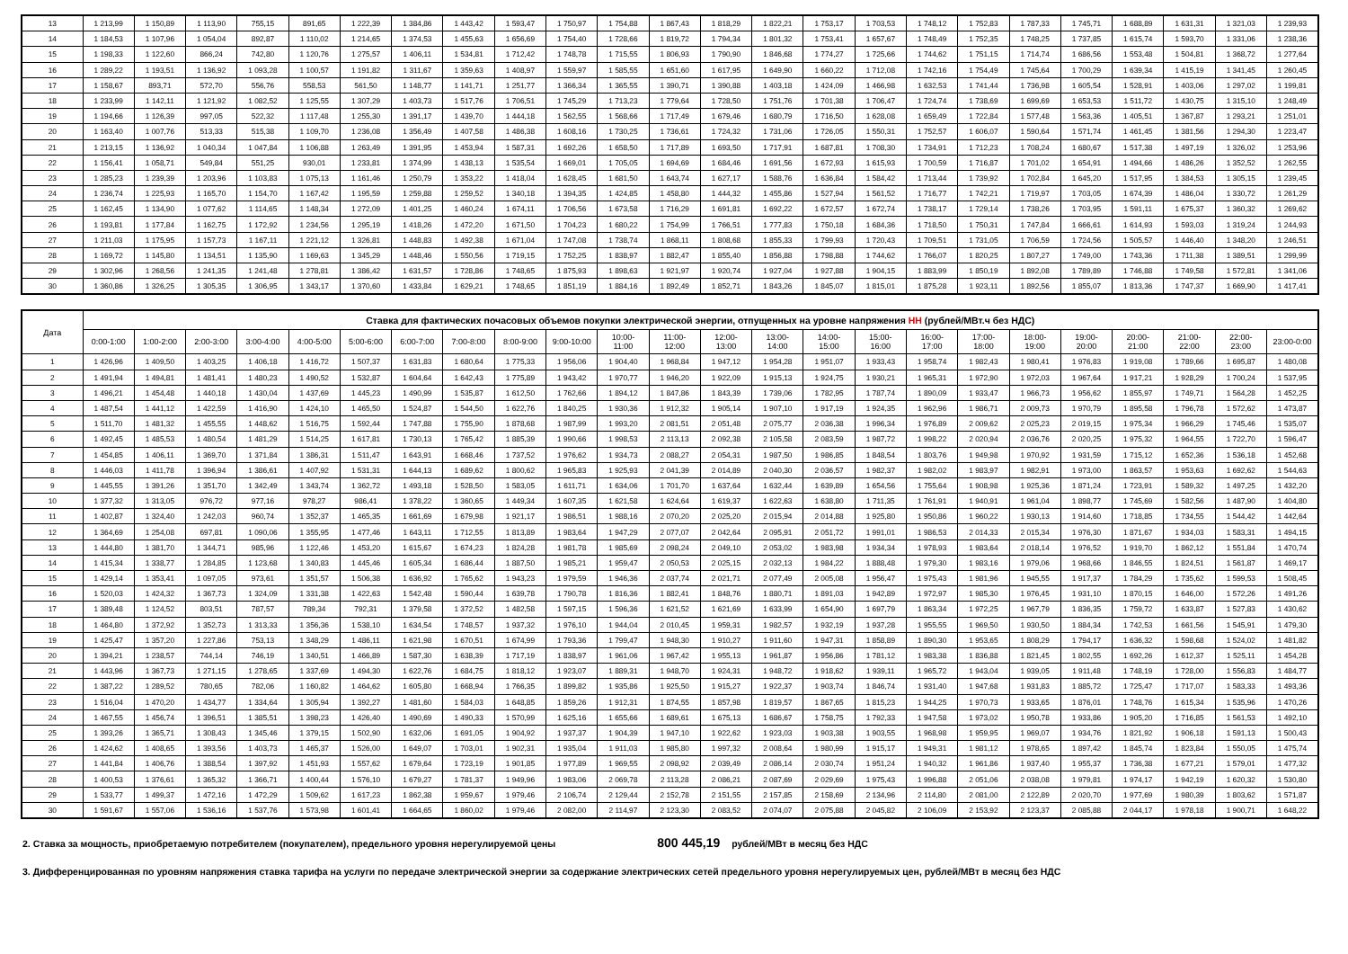| 13 | 1 213,99 | 1 150,89 | 1 113,90 | 755,15 | 891,65 | 1 222,39 | 1 384,86 | 1 443,42 | 1 593,47 | 1 750,97 | 1 754,88 | 1 867,43 | 1 818,29 | 1 822,21 | 1 753,17 | 1 703,53 | 1 748,12 | 1 752,83 | 1 787,33 | 1 745,71 | 1 688,89 | 1 631,31 | 1 321,03 | 1 239,93 |
| 14 | 1 184,53 | 1 107,96 | 1 054,04 | 892,87 | 1 110,02 | 1 214,65 | 1 374,53 | 1 455,63 | 1 656,69 | 1 754,40 | 1 728,66 | 1 819,72 | 1 794,34 | 1 801,32 | 1 753,41 | 1 657,67 | 1 748,49 | 1 752,35 | 1 748,25 | 1 737,85 | 1 615,74 | 1 593,70 | 1 331,06 | 1 238,36 |
| 15 | 1 198,33 | 1 122,60 | 866,24 | 742,80 | 1 120,76 | 1 275,57 | 1 406,11 | 1 534,81 | 1 712,42 | 1 748,78 | 1 715,55 | 1 806,93 | 1 790,90 | 1 846,68 | 1 774,27 | 1 725,66 | 1 744,62 | 1 751,15 | 1 714,74 | 1 686,56 | 1 553,48 | 1 504,81 | 1 368,72 | 1 277,64 |
| 16 | 1 289,22 | 1 193,51 | 1 136,92 | 1 093,28 | 1 100,57 | 1 191,82 | 1 311,67 | 1 359,63 | 1 408,97 | 1 559,97 | 1 585,55 | 1 651,60 | 1 617,95 | 1 649,90 | 1 660,22 | 1 712,08 | 1 742,16 | 1 754,49 | 1 745,64 | 1 700,29 | 1 639,34 | 1 415,19 | 1 341,45 | 1 260,45 |
| 17 | 1 158,67 | 893,71 | 572,70 | 556,76 | 558,53 | 561,50 | 1 148,77 | 1 141,71 | 1 251,77 | 1 366,34 | 1 365,55 | 1 390,71 | 1 390,88 | 1 403,18 | 1 424,09 | 1 466,98 | 1 632,53 | 1 741,44 | 1 736,98 | 1 605,54 | 1 528,91 | 1 403,06 | 1 297,02 | 1 199,81 |
| 18 | 1 233,99 | 1 142,11 | 1 121,92 | 1 082,52 | 1 125,55 | 1 307,29 | 1 403,73 | 1 517,76 | 1 706,51 | 1 745,29 | 1 713,23 | 1 779,64 | 1 728,50 | 1 751,76 | 1 701,38 | 1 706,47 | 1 724,74 | 1 738,69 | 1 699,69 | 1 653,53 | 1 511,72 | 1 430,75 | 1 315,10 | 1 248,49 |
| 19 | 1 194,66 | 1 126,39 | 997,05 | 522,32 | 1 117,48 | 1 255,30 | 1 391,17 | 1 439,70 | 1 444,18 | 1 562,55 | 1 568,66 | 1 717,49 | 1 679,46 | 1 680,79 | 1 716,50 | 1 628,08 | 1 659,49 | 1 722,84 | 1 577,48 | 1 563,36 | 1 405,51 | 1 367,87 | 1 293,21 | 1 251,01 |
| 20 | 1 163,40 | 1 007,76 | 513,33 | 515,38 | 1 109,70 | 1 236,08 | 1 356,49 | 1 407,58 | 1 486,38 | 1 608,16 | 1 730,25 | 1 736,61 | 1 724,32 | 1 731,06 | 1 726,05 | 1 550,31 | 1 752,57 | 1 606,07 | 1 590,64 | 1 571,74 | 1 461,45 | 1 381,56 | 1 294,30 | 1 223,47 |
| 21 | 1 213,15 | 1 136,92 | 1 040,34 | 1 047,84 | 1 106,88 | 1 263,49 | 1 391,95 | 1 453,94 | 1 587,31 | 1 692,26 | 1 658,50 | 1 717,89 | 1 693,50 | 1 717,91 | 1 687,81 | 1 708,30 | 1 734,91 | 1 712,23 | 1 708,24 | 1 680,67 | 1 517,38 | 1 497,19 | 1 326,02 | 1 253,96 |
| 22 | 1 156,41 | 1 058,71 | 549,84 | 551,25 | 930,01 | 1 233,81 | 1 374,99 | 1 438,13 | 1 535,54 | 1 669,01 | 1 705,05 | 1 694,69 | 1 684,46 | 1 691,56 | 1 672,93 | 1 615,93 | 1 700,59 | 1 716,87 | 1 701,02 | 1 654,91 | 1 494,66 | 1 486,26 | 1 352,52 | 1 262,55 |
| 23 | 1 285,23 | 1 239,39 | 1 203,96 | 1 103,83 | 1 075,13 | 1 161,46 | 1 250,79 | 1 353,22 | 1 418,04 | 1 628,45 | 1 681,50 | 1 643,74 | 1 627,17 | 1 588,76 | 1 636,84 | 1 584,42 | 1 713,44 | 1 739,92 | 1 702,84 | 1 645,20 | 1 517,95 | 1 384,53 | 1 305,15 | 1 239,45 |
| 24 | 1 236,74 | 1 225,93 | 1 165,70 | 1 154,70 | 1 167,42 | 1 195,59 | 1 259,88 | 1 259,52 | 1 340,18 | 1 394,35 | 1 424,85 | 1 458,80 | 1 444,32 | 1 455,86 | 1 527,94 | 1 561,52 | 1 716,77 | 1 742,21 | 1 719,97 | 1 703,05 | 1 674,39 | 1 486,04 | 1 330,72 | 1 261,29 |
| 25 | 1 162,45 | 1 134,90 | 1 077,62 | 1 114,65 | 1 148,34 | 1 272,09 | 1 401,25 | 1 460,24 | 1 674,11 | 1 706,56 | 1 673,58 | 1 716,29 | 1 691,81 | 1 692,22 | 1 672,57 | 1 672,74 | 1 738,17 | 1 729,14 | 1 738,26 | 1 703,95 | 1 591,11 | 1 675,37 | 1 360,32 | 1 269,62 |
| 26 | 1 193,81 | 1 177,84 | 1 162,75 | 1 172,92 | 1 234,56 | 1 295,19 | 1 418,26 | 1 472,20 | 1 671,50 | 1 704,23 | 1 680,22 | 1 754,99 | 1 766,51 | 1 777,83 | 1 750,18 | 1 684,36 | 1 718,50 | 1 750,31 | 1 747,84 | 1 666,61 | 1 614,93 | 1 593,03 | 1 319,24 | 1 244,93 |
| 27 | 1 211,03 | 1 175,95 | 1 157,73 | 1 167,11 | 1 221,12 | 1 326,81 | 1 448,83 | 1 492,38 | 1 671,04 | 1 747,08 | 1 738,74 | 1 868,11 | 1 808,68 | 1 855,33 | 1 799,93 | 1 720,43 | 1 709,51 | 1 731,05 | 1 706,59 | 1 724,56 | 1 505,57 | 1 446,40 | 1 348,20 | 1 246,51 |
| 28 | 1 169,72 | 1 145,80 | 1 134,51 | 1 135,90 | 1 169,63 | 1 345,29 | 1 448,46 | 1 550,56 | 1 719,15 | 1 752,25 | 1 838,97 | 1 882,47 | 1 855,40 | 1 856,88 | 1 798,88 | 1 744,62 | 1 766,07 | 1 820,25 | 1 807,27 | 1 749,00 | 1 743,36 | 1 711,38 | 1 389,51 | 1 299,99 |
| 29 | 1 302,96 | 1 268,56 | 1 241,35 | 1 241,48 | 1 278,81 | 1 386,42 | 1 631,57 | 1 728,86 | 1 748,65 | 1 875,93 | 1 898,63 | 1 921,97 | 1 920,74 | 1 927,04 | 1 927,88 | 1 904,15 | 1 883,99 | 1 850,19 | 1 892,08 | 1 789,89 | 1 746,88 | 1 749,58 | 1 572,81 | 1 341,06 |
| 30 | 1 360,86 | 1 326,25 | 1 305,35 | 1 306,95 | 1 343,17 | 1 370,60 | 1 433,84 | 1 629,21 | 1 748,65 | 1 851,19 | 1 884,16 | 1 892,49 | 1 852,71 | 1 843,26 | 1 845,07 | 1 815,01 | 1 875,28 | 1 923,11 | 1 892,56 | 1 855,07 | 1 813,36 | 1 747,37 | 1 669,90 | 1 417,41 |
| Дата | Ставка для фактических почасовых объемов покупки электрической энергии, отпущенных на уровне напряжения НН (рублей/МВт.ч без НДС) | | | | | | | | | | | | | | | | | | | | | | | |
| --- | --- | --- | --- | --- | --- | --- | --- | --- | --- | --- | --- | --- | --- | --- | --- | --- | --- | --- | --- | --- | --- | --- | --- | --- |
| | 0:00-1:00 | 1:00-2:00 | 2:00-3:00 | 3:00-4:00 | 4:00-5:00 | 5:00-6:00 | 6:00-7:00 | 7:00-8:00 | 8:00-9:00 | 9:00-10:00 | 10:00- 11:00 | 11:00- 12:00 | 12:00- 13:00 | 13:00- 14:00 | 14:00- 15:00 | 15:00- 16:00 | 16:00- 17:00 | 17:00- 18:00 | 18:00- 19:00 | 19:00- 20:00 | 20:00- 21:00 | 21:00- 22:00 | 22:00- 23:00 | 23:00-0:00 |
| 1 | 1 426,96 | 1 409,50 | 1 403,25 | 1 406,18 | 1 416,72 | 1 507,37 | 1 631,83 | 1 680,64 | 1 775,33 | 1 956,06 | 1 904,40 | 1 968,84 | 1 947,12 | 1 954,28 | 1 951,07 | 1 933,43 | 1 958,74 | 1 982,43 | 1 980,41 | 1 976,83 | 1 919,08 | 1 789,66 | 1 695,87 | 1 480,08 |
| 2 | 1 491,94 | 1 494,81 | 1 481,41 | 1 480,23 | 1 490,52 | 1 532,87 | 1 604,64 | 1 642,43 | 1 775,89 | 1 943,42 | 1 970,77 | 1 946,20 | 1 922,09 | 1 915,13 | 1 924,75 | 1 930,21 | 1 965,31 | 1 972,90 | 1 972,03 | 1 967,64 | 1 917,21 | 1 928,29 | 1 700,24 | 1 537,95 |
| 3 | 1 496,21 | 1 454,48 | 1 440,18 | 1 430,04 | 1 437,69 | 1 445,23 | 1 490,99 | 1 535,87 | 1 612,50 | 1 762,66 | 1 894,12 | 1 847,86 | 1 843,39 | 1 739,06 | 1 782,95 | 1 787,74 | 1 890,09 | 1 933,47 | 1 966,73 | 1 956,62 | 1 855,97 | 1 749,71 | 1 564,28 | 1 452,25 |
| 4 | 1 487,54 | 1 441,12 | 1 422,59 | 1 416,90 | 1 424,10 | 1 465,50 | 1 524,87 | 1 544,50 | 1 622,76 | 1 840,25 | 1 930,36 | 1 912,32 | 1 905,14 | 1 907,10 | 1 917,19 | 1 924,35 | 1 962,96 | 1 986,71 | 2 009,73 | 1 970,79 | 1 895,58 | 1 796,78 | 1 572,62 | 1 473,87 |
| 5 | 1 511,70 | 1 481,32 | 1 455,55 | 1 448,62 | 1 516,75 | 1 592,44 | 1 747,88 | 1 755,90 | 1 878,68 | 1 987,99 | 1 993,20 | 2 081,51 | 2 051,48 | 2 075,77 | 2 036,38 | 1 996,34 | 1 976,89 | 2 009,62 | 2 025,23 | 2 019,15 | 1 975,34 | 1 966,29 | 1 745,46 | 1 535,07 |
| 6 | 1 492,45 | 1 485,53 | 1 480,54 | 1 481,29 | 1 514,25 | 1 617,81 | 1 730,13 | 1 765,42 | 1 885,39 | 1 990,66 | 1 998,53 | 2 113,13 | 2 092,38 | 2 105,58 | 2 083,59 | 1 987,72 | 1 998,22 | 2 020,94 | 2 036,76 | 2 020,25 | 1 975,32 | 1 964,55 | 1 722,70 | 1 596,47 |
| 7 | 1 454,85 | 1 406,11 | 1 369,70 | 1 371,84 | 1 386,31 | 1 511,47 | 1 643,91 | 1 668,46 | 1 737,52 | 1 976,62 | 1 934,73 | 2 088,27 | 2 054,31 | 1 987,50 | 1 986,85 | 1 848,54 | 1 803,76 | 1 949,98 | 1 970,92 | 1 931,59 | 1 715,12 | 1 652,36 | 1 536,18 | 1 452,68 |
| 8 | 1 446,03 | 1 411,78 | 1 396,94 | 1 386,61 | 1 407,92 | 1 531,31 | 1 644,13 | 1 689,62 | 1 800,62 | 1 965,83 | 1 925,93 | 2 041,39 | 2 014,89 | 2 040,30 | 2 036,57 | 1 982,37 | 1 982,02 | 1 983,97 | 1 982,91 | 1 973,00 | 1 863,57 | 1 953,63 | 1 692,62 | 1 544,63 |
| 9 | 1 445,55 | 1 391,26 | 1 351,70 | 1 342,49 | 1 343,74 | 1 362,72 | 1 493,18 | 1 528,50 | 1 583,05 | 1 611,71 | 1 634,06 | 1 701,70 | 1 637,64 | 1 632,44 | 1 639,89 | 1 654,56 | 1 755,64 | 1 908,98 | 1 925,36 | 1 871,24 | 1 723,91 | 1 589,32 | 1 497,25 | 1 432,20 |
| 10 | 1 377,32 | 1 313,05 | 976,72 | 977,16 | 978,27 | 986,41 | 1 378,22 | 1 360,65 | 1 449,34 | 1 607,35 | 1 621,58 | 1 624,64 | 1 619,37 | 1 622,63 | 1 638,80 | 1 711,35 | 1 761,91 | 1 940,91 | 1 961,04 | 1 898,77 | 1 745,69 | 1 582,56 | 1 487,90 | 1 404,80 |
| 11 | 1 402,87 | 1 324,40 | 1 242,03 | 960,74 | 1 352,37 | 1 465,35 | 1 661,69 | 1 679,98 | 1 921,17 | 1 986,51 | 1 988,16 | 2 070,20 | 2 025,20 | 2 015,94 | 2 014,88 | 1 925,80 | 1 950,86 | 1 960,22 | 1 930,13 | 1 914,60 | 1 718,85 | 1 734,55 | 1 544,42 | 1 442,64 |
| 12 | 1 364,69 | 1 254,08 | 697,81 | 1 090,06 | 1 355,95 | 1 477,46 | 1 643,11 | 1 712,55 | 1 813,89 | 1 983,64 | 1 947,29 | 2 077,07 | 2 042,64 | 2 095,91 | 2 051,72 | 1 991,01 | 1 986,53 | 2 014,33 | 2 015,34 | 1 976,30 | 1 871,67 | 1 934,03 | 1 583,31 | 1 494,15 |
| 13 | 1 444,80 | 1 381,70 | 1 344,71 | 985,96 | 1 122,46 | 1 453,20 | 1 615,67 | 1 674,23 | 1 824,28 | 1 981,78 | 1 985,69 | 2 098,24 | 2 049,10 | 2 053,02 | 1 983,98 | 1 934,34 | 1 978,93 | 1 983,64 | 2 018,14 | 1 976,52 | 1 919,70 | 1 862,12 | 1 551,84 | 1 470,74 |
| 14 | 1 415,34 | 1 338,77 | 1 284,85 | 1 123,68 | 1 340,83 | 1 445,46 | 1 605,34 | 1 686,44 | 1 887,50 | 1 985,21 | 1 959,47 | 2 050,53 | 2 025,15 | 2 032,13 | 1 984,22 | 1 888,48 | 1 979,30 | 1 983,16 | 1 979,06 | 1 968,66 | 1 846,55 | 1 824,51 | 1 561,87 | 1 469,17 |
| 15 | 1 429,14 | 1 353,41 | 1 097,05 | 973,61 | 1 351,57 | 1 506,38 | 1 636,92 | 1 765,62 | 1 943,23 | 1 979,59 | 1 946,36 | 2 037,74 | 2 021,71 | 2 077,49 | 2 005,08 | 1 956,47 | 1 975,43 | 1 981,96 | 1 945,55 | 1 917,37 | 1 784,29 | 1 735,62 | 1 599,53 | 1 508,45 |
| 16 | 1 520,03 | 1 424,32 | 1 367,73 | 1 324,09 | 1 331,38 | 1 422,63 | 1 542,48 | 1 590,44 | 1 639,78 | 1 790,78 | 1 816,36 | 1 882,41 | 1 848,76 | 1 880,71 | 1 891,03 | 1 942,89 | 1 972,97 | 1 985,30 | 1 976,45 | 1 931,10 | 1 870,15 | 1 646,00 | 1 572,26 | 1 491,26 |
| 17 | 1 389,48 | 1 124,52 | 803,51 | 787,57 | 789,34 | 792,31 | 1 379,58 | 1 372,52 | 1 482,58 | 1 597,15 | 1 596,36 | 1 621,52 | 1 621,69 | 1 633,99 | 1 654,90 | 1 697,79 | 1 863,34 | 1 972,25 | 1 967,79 | 1 836,35 | 1 759,72 | 1 633,87 | 1 527,83 | 1 430,62 |
| 18 | 1 464,80 | 1 372,92 | 1 352,73 | 1 313,33 | 1 356,36 | 1 538,10 | 1 634,54 | 1 748,57 | 1 937,32 | 1 976,10 | 1 944,04 | 2 010,45 | 1 959,31 | 1 982,57 | 1 932,19 | 1 937,28 | 1 955,55 | 1 969,50 | 1 930,50 | 1 884,34 | 1 742,53 | 1 661,56 | 1 545,91 | 1 479,30 |
| 19 | 1 425,47 | 1 357,20 | 1 227,86 | 753,13 | 1 348,29 | 1 486,11 | 1 621,98 | 1 670,51 | 1 674,99 | 1 793,36 | 1 799,47 | 1 948,30 | 1 910,27 | 1 911,60 | 1 947,31 | 1 858,89 | 1 890,30 | 1 953,65 | 1 808,29 | 1 794,17 | 1 636,32 | 1 598,68 | 1 524,02 | 1 481,82 |
| 20 | 1 394,21 | 1 238,57 | 744,14 | 746,19 | 1 340,51 | 1 466,89 | 1 587,30 | 1 638,39 | 1 717,19 | 1 838,97 | 1 961,06 | 1 967,42 | 1 955,13 | 1 961,87 | 1 956,86 | 1 781,12 | 1 983,38 | 1 836,88 | 1 821,45 | 1 802,55 | 1 692,26 | 1 612,37 | 1 525,11 | 1 454,28 |
| 21 | 1 443,96 | 1 367,73 | 1 271,15 | 1 278,65 | 1 337,69 | 1 494,30 | 1 622,76 | 1 684,75 | 1 818,12 | 1 923,07 | 1 889,31 | 1 948,70 | 1 924,31 | 1 948,72 | 1 918,62 | 1 939,11 | 1 965,72 | 1 943,04 | 1 939,05 | 1 911,48 | 1 748,19 | 1 728,00 | 1 556,83 | 1 484,77 |
| 22 | 1 387,22 | 1 289,52 | 780,65 | 782,06 | 1 160,82 | 1 464,62 | 1 605,80 | 1 668,94 | 1 766,35 | 1 899,82 | 1 935,86 | 1 925,50 | 1 915,27 | 1 922,37 | 1 903,74 | 1 846,74 | 1 931,40 | 1 947,68 | 1 931,83 | 1 885,72 | 1 725,47 | 1 717,07 | 1 583,33 | 1 493,36 |
| 23 | 1 516,04 | 1 470,20 | 1 434,77 | 1 334,64 | 1 305,94 | 1 392,27 | 1 481,60 | 1 584,03 | 1 648,85 | 1 859,26 | 1 912,31 | 1 874,55 | 1 857,98 | 1 819,57 | 1 867,65 | 1 815,23 | 1 944,25 | 1 970,73 | 1 933,65 | 1 876,01 | 1 748,76 | 1 615,34 | 1 535,96 | 1 470,26 |
| 24 | 1 467,55 | 1 456,74 | 1 396,51 | 1 385,51 | 1 398,23 | 1 426,40 | 1 490,69 | 1 490,33 | 1 570,99 | 1 625,16 | 1 655,66 | 1 689,61 | 1 675,13 | 1 686,67 | 1 758,75 | 1 792,33 | 1 947,58 | 1 973,02 | 1 950,78 | 1 933,86 | 1 905,20 | 1 716,85 | 1 561,53 | 1 492,10 |
| 25 | 1 393,26 | 1 365,71 | 1 308,43 | 1 345,46 | 1 379,15 | 1 502,90 | 1 632,06 | 1 691,05 | 1 904,92 | 1 937,37 | 1 904,39 | 1 947,10 | 1 922,62 | 1 923,03 | 1 903,38 | 1 903,55 | 1 968,98 | 1 959,95 | 1 969,07 | 1 934,76 | 1 821,92 | 1 906,18 | 1 591,13 | 1 500,43 |
| 26 | 1 424,62 | 1 408,65 | 1 393,56 | 1 403,73 | 1 465,37 | 1 526,00 | 1 649,07 | 1 703,01 | 1 902,31 | 1 935,04 | 1 911,03 | 1 985,80 | 1 997,32 | 2 008,64 | 1 980,99 | 1 915,17 | 1 949,31 | 1 981,12 | 1 978,65 | 1 897,42 | 1 845,74 | 1 823,84 | 1 550,05 | 1 475,74 |
| 27 | 1 441,84 | 1 406,76 | 1 388,54 | 1 397,92 | 1 451,93 | 1 557,62 | 1 679,64 | 1 723,19 | 1 901,85 | 1 977,89 | 1 969,55 | 2 098,92 | 2 039,49 | 2 086,14 | 2 030,74 | 1 951,24 | 1 940,32 | 1 961,86 | 1 937,40 | 1 955,37 | 1 736,38 | 1 677,21 | 1 579,01 | 1 477,32 |
| 28 | 1 400,53 | 1 376,61 | 1 365,32 | 1 366,71 | 1 400,44 | 1 576,10 | 1 679,27 | 1 781,37 | 1 949,96 | 1 983,06 | 2 069,78 | 2 113,28 | 2 086,21 | 2 087,69 | 2 029,69 | 1 975,43 | 1 996,88 | 2 051,06 | 2 038,08 | 1 979,81 | 1 974,17 | 1 942,19 | 1 620,32 | 1 530,80 |
| 29 | 1 533,77 | 1 499,37 | 1 472,16 | 1 472,29 | 1 509,62 | 1 617,23 | 1 862,38 | 1 959,67 | 1 979,46 | 2 106,74 | 2 129,44 | 2 152,78 | 2 151,55 | 2 157,85 | 2 158,69 | 2 134,96 | 2 114,80 | 2 081,00 | 2 122,89 | 2 020,70 | 1 977,69 | 1 980,39 | 1 803,62 | 1 571,87 |
| 30 | 1 591,67 | 1 557,06 | 1 536,16 | 1 537,76 | 1 573,98 | 1 601,41 | 1 664,65 | 1 860,02 | 1 979,46 | 2 082,00 | 2 114,97 | 2 123,30 | 2 083,52 | 2 074,07 | 2 075,88 | 2 045,82 | 2 106,09 | 2 153,92 | 2 123,37 | 2 085,88 | 2 044,17 | 1 978,18 | 1 900,71 | 1 648,22 |
2. Ставка за мощность, приобретаемую потребителем (покупателем), предельного уровня нерегулируемой цены 800 445,19 рублей/МВт в месяц без НДС
3. Дифференцированная по уровням напряжения ставка тарифа на услуги по передаче электрической энергии за содержание электрических сетей предельного уровня нерегулируемых цен, рублей/МВт в месяц без НДС